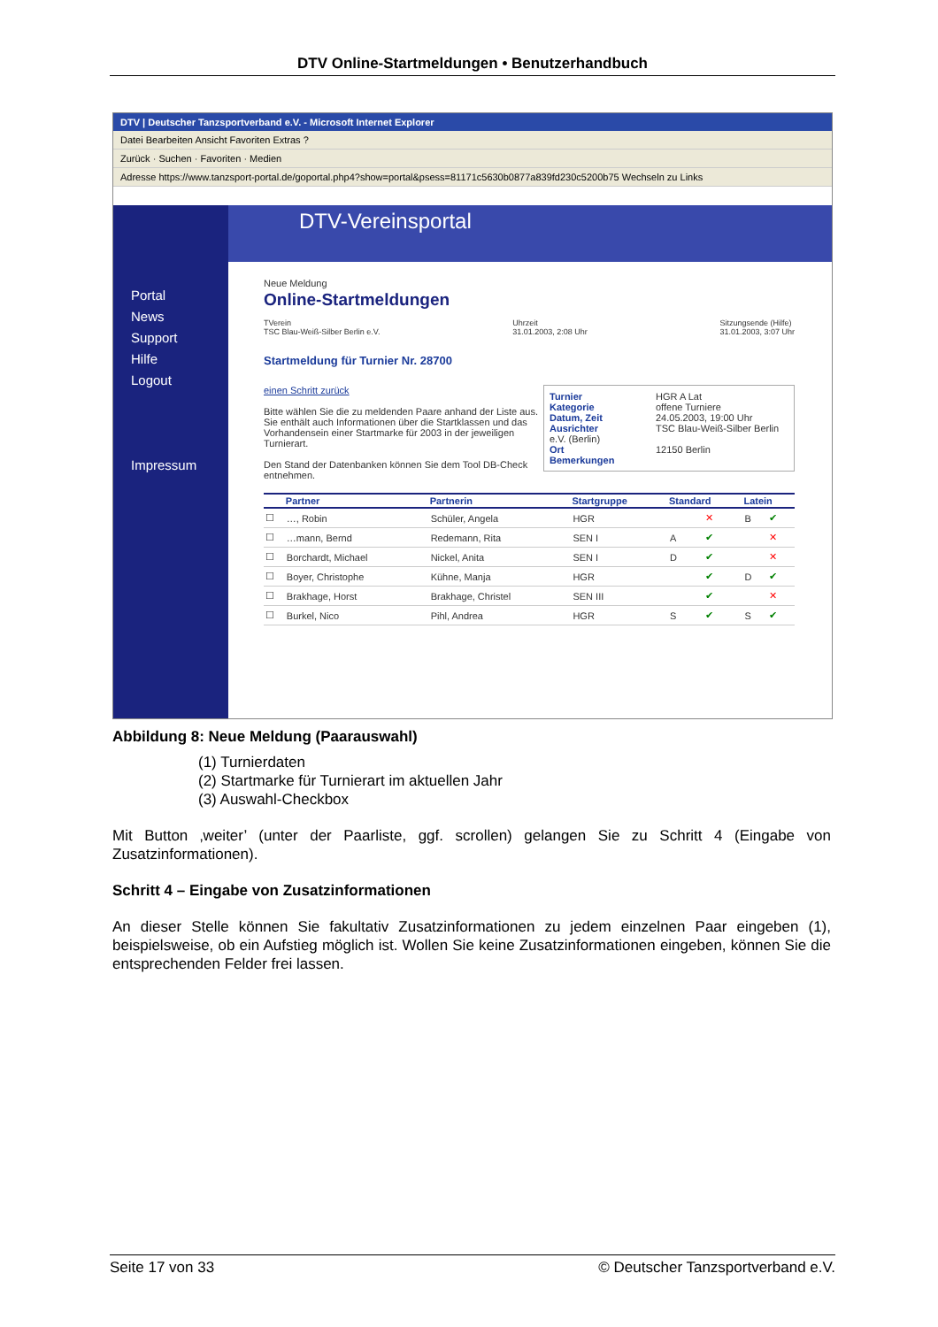DTV Online-Startmeldungen • Benutzerhandbuch
DTV | Deutscher Tanzsportverband e.V. - Microsoft Internet Explorer
Datei Bearbeiten Ansicht Favoriten Extras ?
Zurück · Suchen · Favoriten · Medien
Adresse https://www.tanzsport-portal.de/goportal.php4?show=portal&psess=81171c5630b0877a839fd230c5200b75 Wechseln zu Links
Portal
News
Support
Hilfe
Logout
Impressum
DTV-Vereinsportal
Neue Meldung
Online-Startmeldungen
TVerein
TSC Blau-Weiß-Silber Berlin e.V. Uhrzeit
31.01.2003, 2:08 Uhr Sitzungsende (Hilfe)
31.01.2003, 3:07 Uhr
Startmeldung für Turnier Nr. 28700
Turnier HGR A Lat
Kategorie offene Turniere
Datum, Zeit 24.05.2003, 19:00 Uhr
Ausrichter TSC Blau-Weiß-Silber Berlin e.V. (Berlin)
Ort 12150 Berlin
Bemerkungen
einen Schritt zurück
Bitte wählen Sie die zu meldenden Paare anhand der Liste aus. Sie enthält auch Informationen über die Startklassen und das Vorhandensein einer Startmarke für 2003 in der jeweiligen Turnierart.
Den Stand der Datenbanken können Sie dem Tool DB-Check entnehmen.
| | Partner | Partnerin | Startgruppe | Standard | | Latein | |
| --- | --- | --- | --- | --- | --- | --- | --- |
| ☐ | …, Robin | Schüler, Angela | HGR | | ✕ | B | ✔ |
| ☐ | …mann, Bernd | Redemann, Rita | SEN I | A | ✔ | | ✕ |
| ☐ | Borchardt, Michael | Nickel, Anita | SEN I | D | ✔ | | ✕ |
| ☐ | Boyer, Christophe | Kühne, Manja | HGR | | ✔ | D | ✔ |
| ☐ | Brakhage, Horst | Brakhage, Christel | SEN III | | ✔ | | ✕ |
| ☐ | Burkel, Nico | Pihl, Andrea | HGR | S | ✔ | S | ✔ |
Abbildung 8: Neue Meldung (Paarauswahl)
(1) Turnierdaten
(2) Startmarke für Turnierart im aktuellen Jahr
(3) Auswahl-Checkbox
Mit Button ‚weiter’ (unter der Paarliste, ggf. scrollen) gelangen Sie zu Schritt 4 (Eingabe von Zusatzinformationen).
Schritt 4 – Eingabe von Zusatzinformationen
An dieser Stelle können Sie fakultativ Zusatzinformationen zu jedem einzelnen Paar eingeben (1), beispielsweise, ob ein Aufstieg möglich ist. Wollen Sie keine Zusatzinformationen eingeben, können Sie die entsprechenden Felder frei lassen.
Seite 17 von 33 © Deutscher Tanzsportverband e.V.